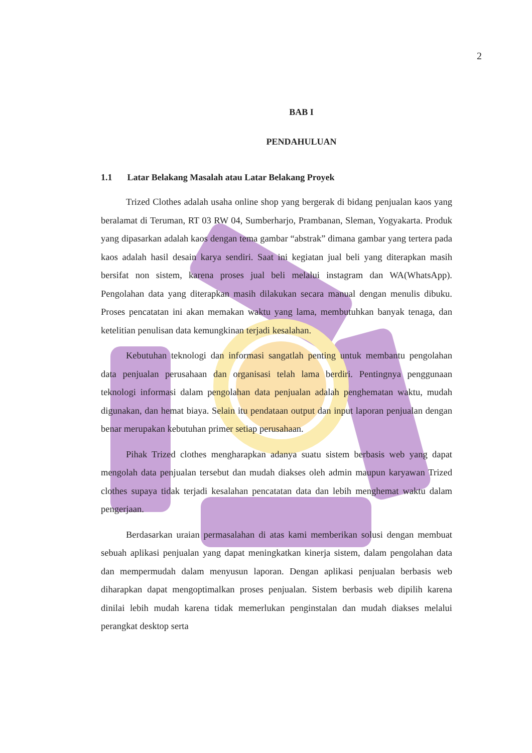2
BAB I
PENDAHULUAN
1.1 Latar Belakang Masalah atau Latar Belakang Proyek
Trized Clothes adalah usaha online shop yang bergerak di bidang penjualan kaos yang beralamat di Teruman, RT 03 RW 04, Sumberharjo, Prambanan, Sleman, Yogyakarta. Produk yang dipasarkan adalah kaos dengan tema gambar “abstrak” dimana gambar yang tertera pada kaos adalah hasil desain karya sendiri. Saat ini kegiatan jual beli yang diterapkan masih bersifat non sistem, karena proses jual beli melalui instagram dan WA(WhatsApp). Pengolahan data yang diterapkan masih dilakukan secara manual dengan menulis dibuku. Proses pencatatan ini akan memakan waktu yang lama, membutuhkan banyak tenaga, dan ketelitian penulisan data kemungkinan terjadi kesalahan.
Kebutuhan teknologi dan informasi sangatlah penting untuk membantu pengolahan data penjualan perusahaan dan organisasi telah lama berdiri. Pentingnya penggunaan teknologi informasi dalam pengolahan data penjualan adalah penghematan waktu, mudah digunakan, dan hemat biaya. Selain itu pendataan output dan input laporan penjualan dengan benar merupakan kebutuhan primer setiap perusahaan.
Pihak Trized clothes mengharapkan adanya suatu sistem berbasis web yang dapat mengolah data penjualan tersebut dan mudah diakses oleh admin maupun karyawan Trized clothes supaya tidak terjadi kesalahan pencatatan data dan lebih menghemat waktu dalam pengerjaan.
Berdasarkan uraian permasalahan di atas kami memberikan solusi dengan membuat sebuah aplikasi penjualan yang dapat meningkatkan kinerja sistem, dalam pengolahan data dan mempermudah dalam menyusun laporan. Dengan aplikasi penjualan berbasis web diharapkan dapat mengoptimalkan proses penjualan. Sistem berbasis web dipilih karena dinilai lebih mudah karena tidak memerlukan penginstalan dan mudah diakses melalui perangkat desktop serta